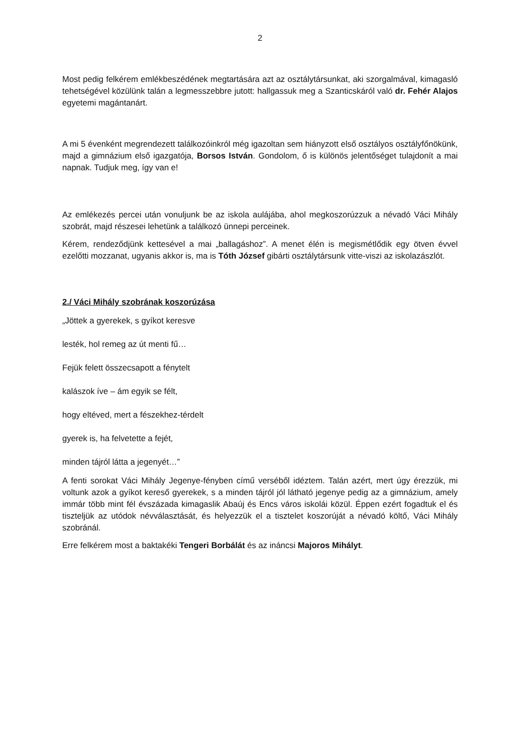2
Most pedig felkérem emlékbeszédének megtartására azt az osztálytársunkat, aki szorgalmával, kimagasló tehetségével közülünk talán a legmesszebbre jutott: hallgassuk meg a Szanticskáról való dr. Fehér Alajos egyetemi magántanárt.
A mi 5 évenként megrendezett találkozóinkról még igazoltan sem hiányzott első osztályos osztályfőnökünk, majd a gimnázium első igazgatója, Borsos István. Gondolom, ő is különös jelentőséget tulajdonít a mai napnak. Tudjuk meg, így van e!
Az emlékezés percei után vonuljunk be az iskola aulájába, ahol megkoszorúzzuk a névadó Váci Mihály szobrát, majd részesei lehetünk a találkozó ünnepi perceinek.
Kérem, rendeződjünk kettesével a mai „ballagáshoz”. A menet élén is megismétlődik egy ötven évvel ezelőtti mozzanat, ugyanis akkor is, ma is Tóth József gibárti osztálytársunk vitte-viszi az iskolazászlót.
2./ Váci Mihály szobrának koszorúzása
„Jöttek a gyerekek, s gyíkot keresve
lesték, hol remeg az út menti fű…
Fejük felett összecsapott a fénytelt
kalászok íve – ám egyik se félt,
hogy eltéved, mert a fészekhez-térdelt
gyerek is, ha felvetette a fejét,
minden tájról látta a jegenyét…”
A fenti sorokat Váci Mihály Jegenye-fényben című verséből idéztem. Talán azért, mert úgy érezzük, mi voltunk azok a gyíkot kereső gyerekek, s a minden tájról jól látható jegenye pedig az a gimnázium, amely immár több mint fél évszázada kimagaslik Abaúj és Encs város iskolái közül. Éppen ezért fogadtuk el és tiszteljük az utódok névválasztását, és helyezzük el a tisztelet koszorúját a névadó költő, Váci Mihály szobránál.
Erre felkérem most a baktakéki Tengeri Borbálát és az ináncsi Majoros Mihályt.